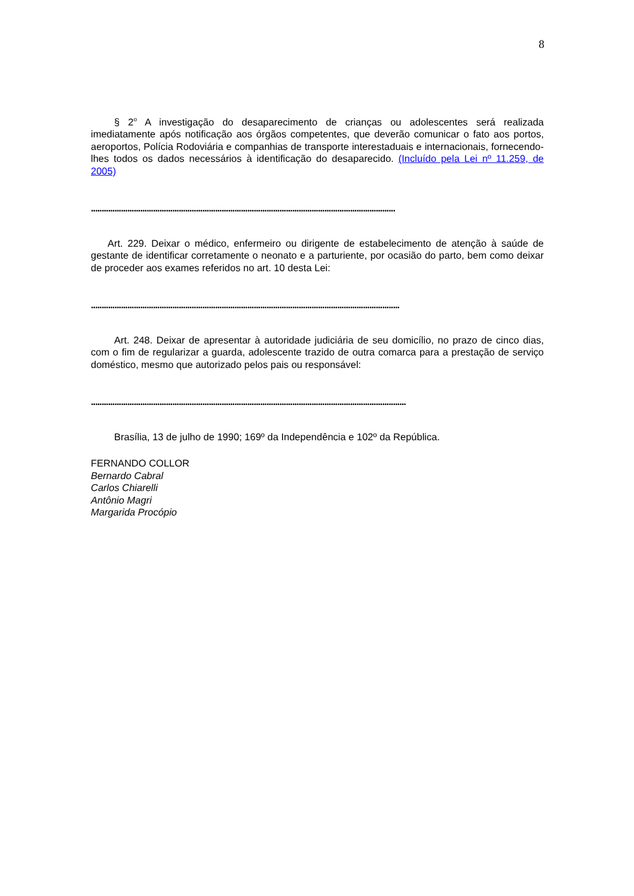8
§ 2<sup>o</sup> A investigação do desaparecimento de crianças ou adolescentes será realizada imediatamente após notificação aos órgãos competentes, que deverão comunicar o fato aos portos, aeroportos, Polícia Rodoviária e companhias de transporte interestaduais e internacionais, fornecendo-lhes todos os dados necessários à identificação do desaparecido. (Incluído pela Lei nº 11.259, de 2005)
..............................................................................................................................................
Art. 229. Deixar o médico, enfermeiro ou dirigente de estabelecimento de atenção à saúde de gestante de identificar corretamente o neonato e a parturiente, por ocasião do parto, bem como deixar de proceder aos exames referidos no art. 10 desta Lei:
................................................................................................................................................
Art. 248. Deixar de apresentar à autoridade judiciária de seu domicílio, no prazo de cinco dias, com o fim de regularizar a guarda, adolescente trazido de outra comarca para a prestação de serviço doméstico, mesmo que autorizado pelos pais ou responsável:
...................................................................................................................................................
Brasília, 13 de julho de 1990; 169º da Independência e 102º da República.
FERNANDO COLLOR
Bernardo Cabral
Carlos Chiarelli
Antônio Magri
Margarida Procópio